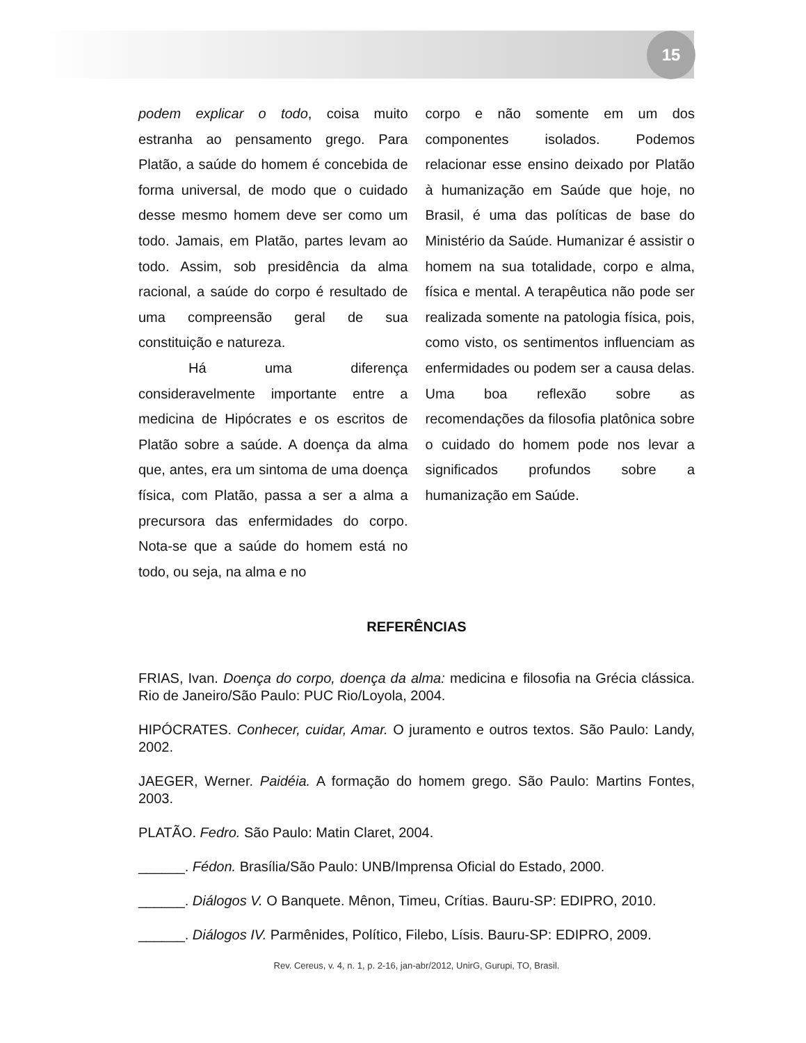15
podem explicar o todo, coisa muito estranha ao pensamento grego. Para Platão, a saúde do homem é concebida de forma universal, de modo que o cuidado desse mesmo homem deve ser como um todo. Jamais, em Platão, partes levam ao todo. Assim, sob presidência da alma racional, a saúde do corpo é resultado de uma compreensão geral de sua constituição e natureza.
Há uma diferença consideravelmente importante entre a medicina de Hipócrates e os escritos de Platão sobre a saúde. A doença da alma que, antes, era um sintoma de uma doença física, com Platão, passa a ser a alma a precursora das enfermidades do corpo. Nota-se que a saúde do homem está no todo, ou seja, na alma e no
corpo e não somente em um dos componentes isolados. Podemos relacionar esse ensino deixado por Platão à humanização em Saúde que hoje, no Brasil, é uma das políticas de base do Ministério da Saúde. Humanizar é assistir o homem na sua totalidade, corpo e alma, física e mental. A terapêutica não pode ser realizada somente na patologia física, pois, como visto, os sentimentos influenciam as enfermidades ou podem ser a causa delas. Uma boa reflexão sobre as recomendações da filosofia platônica sobre o cuidado do homem pode nos levar a significados profundos sobre a humanização em Saúde.
REFERÊNCIAS
FRIAS, Ivan. Doença do corpo, doença da alma: medicina e filosofia na Grécia clássica. Rio de Janeiro/São Paulo: PUC Rio/Loyola, 2004.
HIPÓCRATES. Conhecer, cuidar, Amar. O juramento e outros textos. São Paulo: Landy, 2002.
JAEGER, Werner. Paidéia. A formação do homem grego. São Paulo: Martins Fontes, 2003.
PLATÃO. Fedro. São Paulo: Matin Claret, 2004.
______. Fédon. Brasília/São Paulo: UNB/Imprensa Oficial do Estado, 2000.
______. Diálogos V. O Banquete. Mênon, Timeu, Crítias. Bauru-SP: EDIPRO, 2010.
______. Diálogos IV. Parmênides, Político, Filebo, Lísis. Bauru-SP: EDIPRO, 2009.
Rev. Cereus, v. 4, n. 1, p. 2-16, jan-abr/2012, UnirG, Gurupi, TO, Brasil.